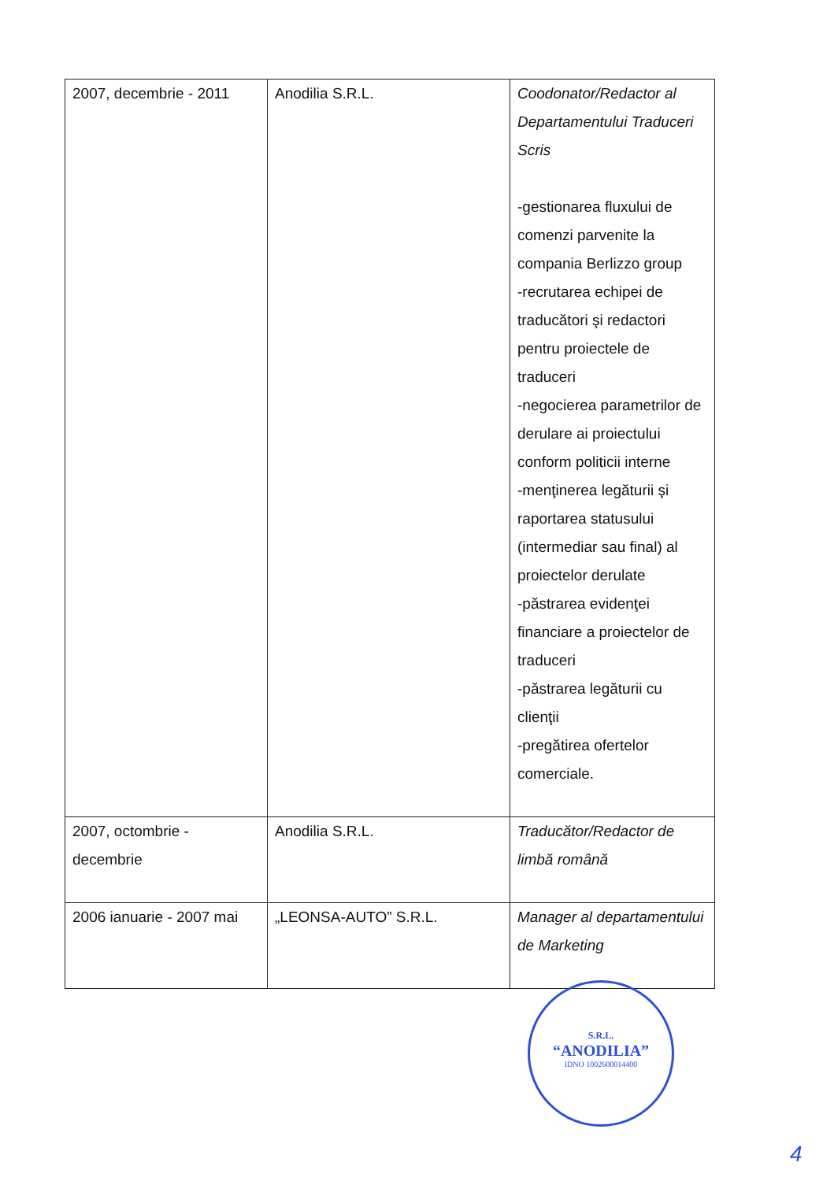| 2007, decembrie - 2011 | Anodilia S.R.L. | Coodonator/Redactor al Departamentului Traduceri Scris -gestionarea fluxului de comenzi parvenite la compania Berlizzo group -recrutarea echipei de traducători şi redactori pentru proiectele de traduceri -negocierea parametrilor de derulare ai proiectului conform politicii interne -menţinerea legăturii şi raportarea statusului (intermediar sau final) al proiectelor derulate -păstrarea evidenţei financiare a proiectelor de traduceri -păstrarea legăturii cu clienţii -pregătirea ofertelor comerciale. |
| 2007, octombrie - decembrie | Anodilia S.R.L. | Traducător/Redactor de limbă română |
| 2006 ianuarie - 2007 mai | „LEONSA-AUTO” S.R.L. | Manager al departamentului de Marketing |
S.R.L.
“ANODILIA”
IDNO 1002600014400
4